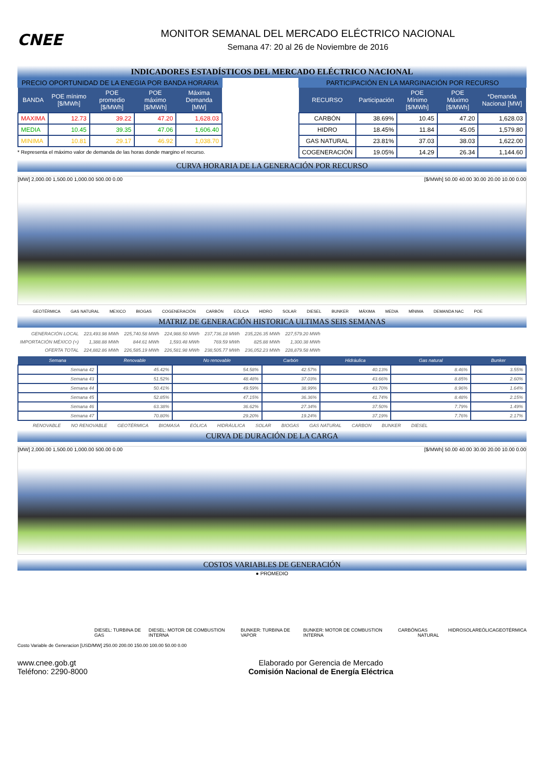CNEE
MONITOR SEMANAL DEL MERCADO ELÉCTRICO NACIONAL
Semana 47: 20 al 26 de Noviembre de 2016
INDICADORES ESTADÍSTICOS DEL MERCADO ELÉCTRICO NACIONAL
PRECIO OPORTUNIDAD DE LA ENEGIA POR BANDA HORARIA
| BANDA | POE mínimo [$/MWh] | POE promedio [$/MWh] | POE máximo [$/MWh] | Máxima Demanda [MW] |
| --- | --- | --- | --- | --- |
| MAXIMA | 12.73 | 39.22 | 47.20 | 1,628.03 |
| MEDIA | 10.45 | 39.35 | 47.06 | 1,606.40 |
| MINIMA | 10.81 | 29.17 | 46.92 | 1,038.70 |
* Representa el máximo valor de demanda de las horas donde margino el recurso.
PARTICIPACIÓN EN LA MARGINACIÓN POR RECURSO
| RECURSO | Participación | POE Mínimo [$/MWh] | POE Máximo [$/MWh] | *Demanda Nacional [MW] |
| --- | --- | --- | --- | --- |
| CARBÓN | 38.69% | 10.45 | 47.20 | 1,628.03 |
| HIDRO | 18.45% | 11.84 | 45.05 | 1,579.80 |
| GAS NATURAL | 23.81% | 37.03 | 38.03 | 1,622.00 |
| COGENERACIÓN | 19.05% | 14.29 | 26.34 | 1,144.60 |
CURVA HORARIA DE LA GENERACIÓN POR RECURSO
[MW] 2,000.00 1,500.00 1,000.00 500.00 0.00 [$/MWh] 50.00 40.00 30.00 20.00 10.00 0.00
GEOTÉRMICA GAS NATURAL MEXICO BIOGAS COGENERACIÓN CARBÓN EÓLICA HIDRO SOLAR DIESEL BUNKER MÁXIMA MEDIA MÍNIMA DEMANDA NAC POE
MATRIZ DE GENERACIÓN HISTORICA ULTIMAS SEIS SEMANAS
| GENERACIÓN LOCAL | 223,493.98 MWh | 225,740.58 MWh | 224,988.50 MWh | 237,736.18 MWh | 235,226.35 MWh | 227,579.20 MWh |
| IMPORTACIÓN MÉXICO (+) | 1,388.88 MWh | 844.61 MWh | 1,593.48 MWh | 769.59 MWh | 825.88 MWh | 1,300.38 MWh |
| OFERTA TOTAL | 224,882.86 MWh | 226,585.19 MWh | 226,581.98 MWh | 238,505.77 MWh | 236,052.23 MWh | 228,879.58 MWh |
| Semana | Renovable | No renovable | Carbón | Hidráulica | Gas natural | Bunker |
| --- | --- | --- | --- | --- | --- | --- |
| Semana 42 | 45.42% | 54.58% | 42.57% | 40.13% | 8.46% | 3.55% |
| Semana 43 | 51.52% | 48.48% | 37.03% | 43.66% | 8.85% | 2.60% |
| Semana 44 | 50.41% | 49.59% | 38.99% | 43.70% | 8.96% | 1.64% |
| Semana 45 | 52.85% | 47.15% | 36.36% | 41.74% | 8.48% | 2.15% |
| Semana 46 | 63.38% | 36.62% | 27.34% | 37.50% | 7.79% | 1.49% |
| Semana 47 | 70.80% | 29.20% | 19.24% | 37.19% | 7.76% | 2.17% |
RENOVABLE NO RENOVABLE GEOTÉRMICA BIOMASA EÓLICA HIDRÁULICA SOLAR BIOGAS GAS NATURAL CARBON BUNKER DIESEL
CURVA DE DURACIÓN DE LA CARGA
[MW] 2,000.00 1,500.00 1,000.00 500.00 0.00 [$/MWh] 50.00 40.00 30.00 20.00 10.00 0.00
COSTOS VARIABLES DE GENERACIÓN
● PROMEDIO
DIESEL: TURBINA DE GAS DIESEL: MOTOR DE COMBUSTION INTERNA BUNKER: TURBINA DE VAPOR BUNKER: MOTOR DE COMBUSTION INTERNA CARBÓN GAS NATURAL HIDRO SOLAR EÓLICA GEOTÉRMICA
Costo Variable de Generacion [USD/MW] 250.00 200.00 150.00 100.00 50.00 0.00
www.cnee.gob.gt
Teléfono: 2290-8000
Elaborado por Gerencia de Mercado
Comisión Nacional de Energía Eléctrica